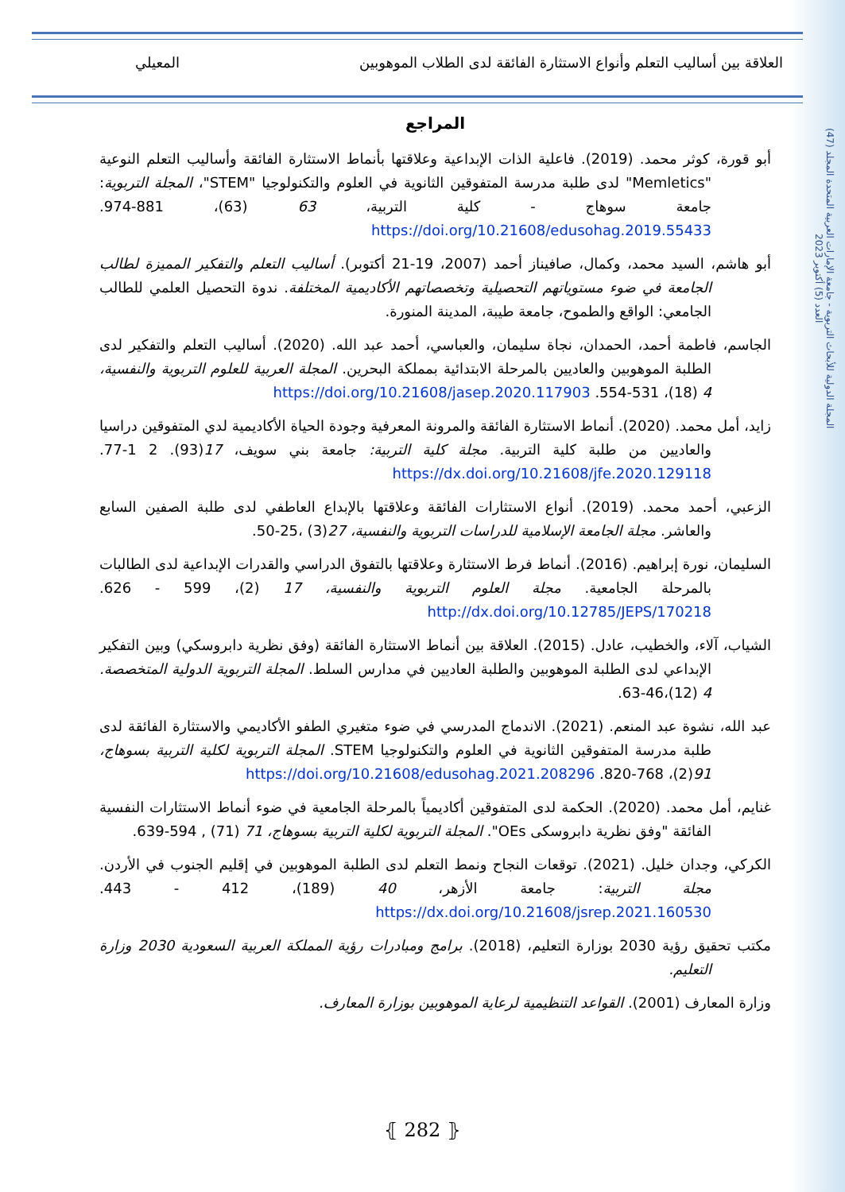المجلة الدولية للأبحاث التربوية - جامعة الإمارات العربية المتحدة المجلد (47) العدد (5) أكتوبر 2023
العلاقة بين أساليب التعلم وأنواع الاستثارة الفائقة لدى الطلاب الموهوبين المعيلي
المراجع
أبو قورة، كوثر محمد. (2019). فاعلية الذات الإبداعية وعلاقتها بأنماط الاستثارة الفائقة وأساليب التعلم النوعية "Memletics" لدى طلبة مدرسة المتفوقين الثانوية في العلوم والتكنولوجيا "STEM"، المجلة التربوية: جامعة سوهاج - كلية التربية، 63 (63)، 881-974. https://doi.org/10.21608/edusohag.2019.55433
أبو هاشم، السيد محمد، وكمال، صافيناز أحمد (2007، 19-21 أكتوبر). أساليب التعلم والتفكير المميزة لطالب الجامعة في ضوء مستوياتهم التحصيلية وتخصصاتهم الأكاديمية المختلفة. ندوة التحصيل العلمي للطالب الجامعي: الواقع والطموح، جامعة طيبة، المدينة المنورة.
الجاسم، فاطمة أحمد، الحمدان، نجاة سليمان، والعباسي، أحمد عبد الله. (2020). أساليب التعلم والتفكير لدى الطلبة الموهوبين والعاديين بالمرحلة الابتدائية بمملكة البحرين. المجلة العربية للعلوم التربوية والنفسية، 4 (18)، 531-554. https://doi.org/10.21608/jasep.2020.117903
زايد، أمل محمد. (2020). أنماط الاستثارة الفائقة والمرونة المعرفية وجودة الحياة الأكاديمية لدي المتفوقين دراسيا والعاديين من طلبة كلية التربية. مجلة كلية التربية: جامعة بني سويف، 17(93). 2 1-77. https://dx.doi.org/10.21608/jfe.2020.129118
الزعبي، أحمد محمد. (2019). أنواع الاستثارات الفائقة وعلاقتها بالإبداع العاطفي لدى طلبة الصفين السابع والعاشر. مجلة الجامعة الإسلامية للدراسات التربوية والنفسية، 27(3) ،25-50.
السليمان، نورة إبراهيم. (2016). أنماط فرط الاستثارة وعلاقتها بالتفوق الدراسي والقدرات الإبداعية لدى الطالبات بالمرحلة الجامعية. مجلة العلوم التربوية والنفسية، 17 (2)، 599 - 626. http://dx.doi.org/10.12785/JEPS/170218
الشياب، آلاء، والخطيب، عادل. (2015). العلاقة بين أنماط الاستثارة الفائقة (وفق نظرية دابروسكي) وبين التفكير الإبداعي لدى الطلبة الموهوبين والطلبة العاديين في مدارس السلط. المجلة التربوية الدولية المتخصصة. 4 (12)،46-63.
عبد الله، نشوة عبد المنعم. (2021). الاندماج المدرسي في ضوء متغيري الطفو الأكاديمي والاستثارة الفائقة لدى طلبة مدرسة المتفوقين الثانوية في العلوم والتكنولوجيا STEM. المجلة التربوية لكلية التربية بسوهاج، 91(2)، 768-820. https://doi.org/10.21608/edusohag.2021.208296
غنايم، أمل محمد. (2020). الحكمة لدى المتفوقين أكاديمياً بالمرحلة الجامعية في ضوء أنماط الاستثارات النفسية الفائقة "وفق نظرية دابروسكى OEs". المجلة التربوية لكلية التربية بسوهاج، 71 (71) , 594-639.
الكركي، وجدان خليل. (2021). توقعات النجاح ونمط التعلم لدى الطلبة الموهوبين في إقليم الجنوب في الأردن. مجلة التربية: جامعة الأزهر، 40 (189)، 412 - 443. https://dx.doi.org/10.21608/jsrep.2021.160530
مكتب تحقيق رؤية 2030 بوزارة التعليم، (2018). برامج ومبادرات رؤية المملكة العربية السعودية 2030 وزارة التعليم.
وزارة المعارف (2001). القواعد التنظيمية لرعاية الموهوبين بوزارة المعارف.
⦃ 282 ⦄